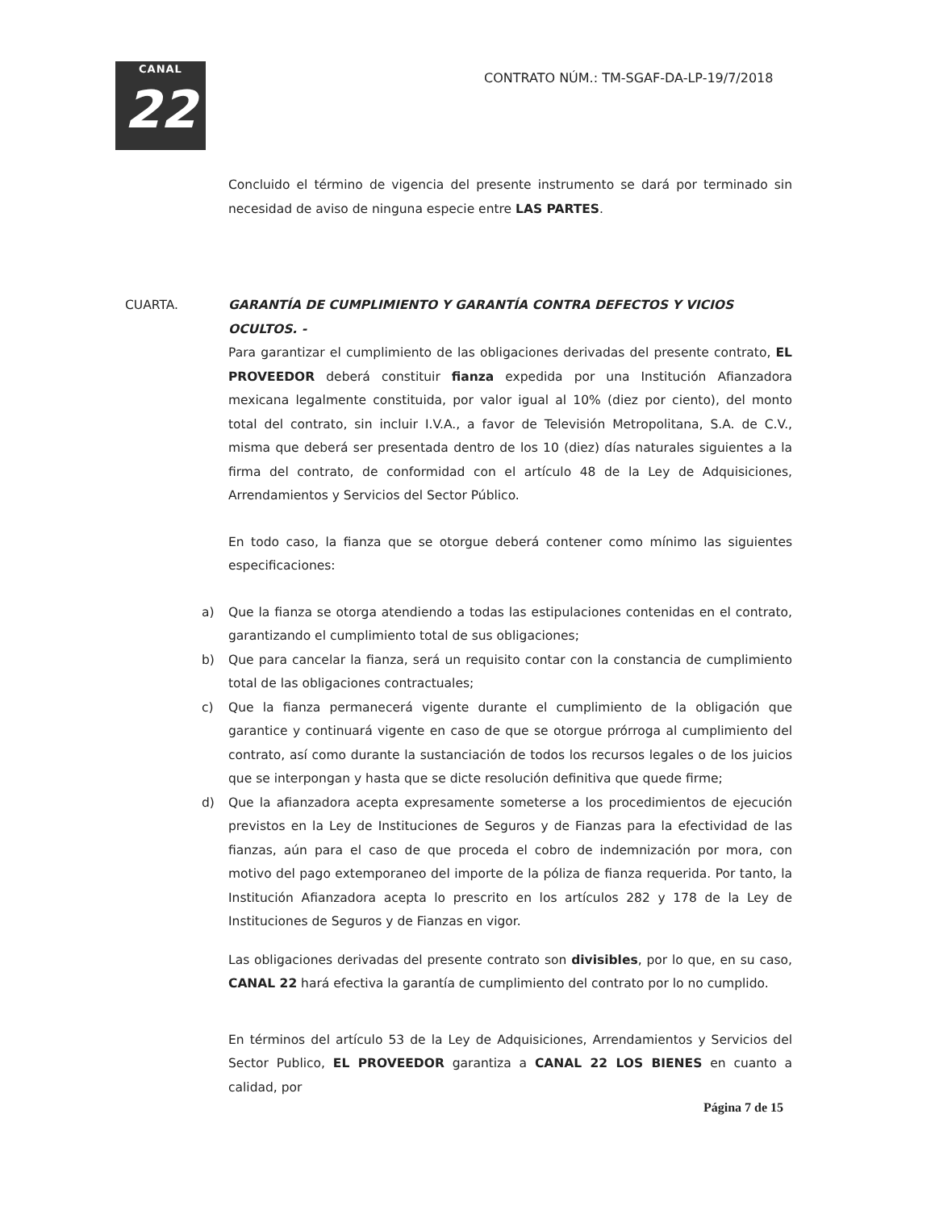CANAL
22
CONTRATO NÚM.: TM-SGAF-DA-LP-19/7/2018
Concluido el término de vigencia del presente instrumento se dará por terminado sin necesidad de aviso de ninguna especie entre LAS PARTES.
CUARTA. GARANTÍA DE CUMPLIMIENTO Y GARANTÍA CONTRA DEFECTOS Y VICIOS OCULTOS. -
Para garantizar el cumplimiento de las obligaciones derivadas del presente contrato, EL PROVEEDOR deberá constituir fianza expedida por una Institución Afianzadora mexicana legalmente constituida, por valor igual al 10% (diez por ciento), del monto total del contrato, sin incluir I.V.A., a favor de Televisión Metropolitana, S.A. de C.V., misma que deberá ser presentada dentro de los 10 (diez) días naturales siguientes a la firma del contrato, de conformidad con el artículo 48 de la Ley de Adquisiciones, Arrendamientos y Servicios del Sector Público.
En todo caso, la fianza que se otorgue deberá contener como mínimo las siguientes especificaciones:
a) Que la fianza se otorga atendiendo a todas las estipulaciones contenidas en el contrato, garantizando el cumplimiento total de sus obligaciones;
b) Que para cancelar la fianza, será un requisito contar con la constancia de cumplimiento total de las obligaciones contractuales;
c) Que la fianza permanecerá vigente durante el cumplimiento de la obligación que garantice y continuará vigente en caso de que se otorgue prórroga al cumplimiento del contrato, así como durante la sustanciación de todos los recursos legales o de los juicios que se interpongan y hasta que se dicte resolución definitiva que quede firme;
d) Que la afianzadora acepta expresamente someterse a los procedimientos de ejecución previstos en la Ley de Instituciones de Seguros y de Fianzas para la efectividad de las fianzas, aún para el caso de que proceda el cobro de indemnización por mora, con motivo del pago extemporaneo del importe de la póliza de fianza requerida. Por tanto, la Institución Afianzadora acepta lo prescrito en los artículos 282 y 178 de la Ley de Instituciones de Seguros y de Fianzas en vigor.
Las obligaciones derivadas del presente contrato son divisibles, por lo que, en su caso, CANAL 22 hará efectiva la garantía de cumplimiento del contrato por lo no cumplido.
En términos del artículo 53 de la Ley de Adquisiciones, Arrendamientos y Servicios del Sector Publico, EL PROVEEDOR garantiza a CANAL 22 LOS BIENES en cuanto a calidad, por
Página 7 de 15